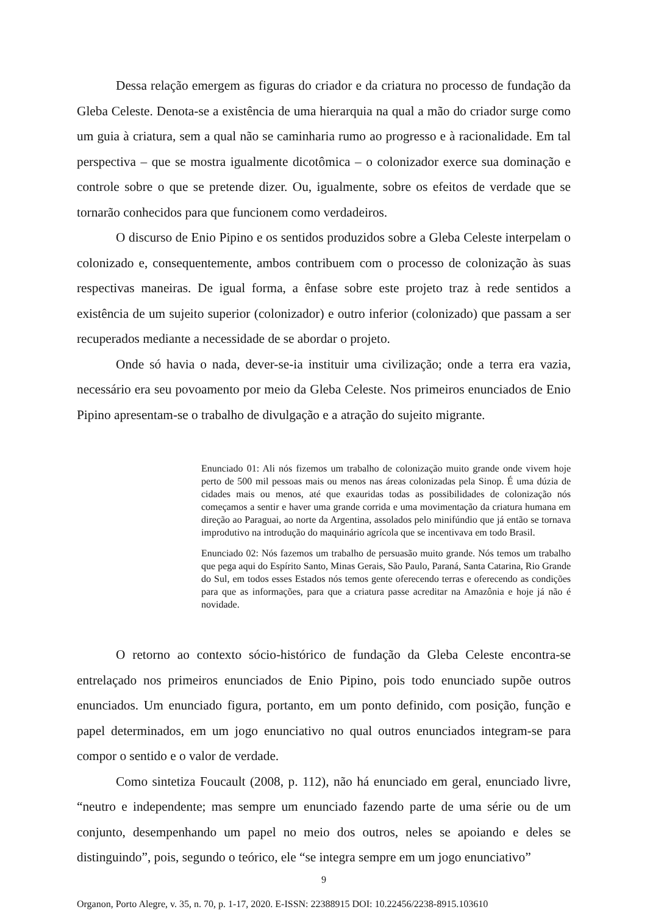Dessa relação emergem as figuras do criador e da criatura no processo de fundação da Gleba Celeste. Denota-se a existência de uma hierarquia na qual a mão do criador surge como um guia à criatura, sem a qual não se caminharia rumo ao progresso e à racionalidade. Em tal perspectiva – que se mostra igualmente dicotômica – o colonizador exerce sua dominação e controle sobre o que se pretende dizer. Ou, igualmente, sobre os efeitos de verdade que se tornarão conhecidos para que funcionem como verdadeiros.
O discurso de Enio Pipino e os sentidos produzidos sobre a Gleba Celeste interpelam o colonizado e, consequentemente, ambos contribuem com o processo de colonização às suas respectivas maneiras. De igual forma, a ênfase sobre este projeto traz à rede sentidos a existência de um sujeito superior (colonizador) e outro inferior (colonizado) que passam a ser recuperados mediante a necessidade de se abordar o projeto.
Onde só havia o nada, dever-se-ia instituir uma civilização; onde a terra era vazia, necessário era seu povoamento por meio da Gleba Celeste. Nos primeiros enunciados de Enio Pipino apresentam-se o trabalho de divulgação e a atração do sujeito migrante.
Enunciado 01: Ali nós fizemos um trabalho de colonização muito grande onde vivem hoje perto de 500 mil pessoas mais ou menos nas áreas colonizadas pela Sinop. É uma dúzia de cidades mais ou menos, até que exauridas todas as possibilidades de colonização nós começamos a sentir e haver uma grande corrida e uma movimentação da criatura humana em direção ao Paraguai, ao norte da Argentina, assolados pelo minifúndio que já então se tornava improdutivo na introdução do maquinário agrícola que se incentivava em todo Brasil.
Enunciado 02: Nós fazemos um trabalho de persuasão muito grande. Nós temos um trabalho que pega aqui do Espírito Santo, Minas Gerais, São Paulo, Paraná, Santa Catarina, Rio Grande do Sul, em todos esses Estados nós temos gente oferecendo terras e oferecendo as condições para que as informações, para que a criatura passe acreditar na Amazônia e hoje já não é novidade.
O retorno ao contexto sócio-histórico de fundação da Gleba Celeste encontra-se entrelaçado nos primeiros enunciados de Enio Pipino, pois todo enunciado supõe outros enunciados. Um enunciado figura, portanto, em um ponto definido, com posição, função e papel determinados, em um jogo enunciativo no qual outros enunciados integram-se para compor o sentido e o valor de verdade.
Como sintetiza Foucault (2008, p. 112), não há enunciado em geral, enunciado livre, “neutro e independente; mas sempre um enunciado fazendo parte de uma série ou de um conjunto, desempenhando um papel no meio dos outros, neles se apoiando e deles se distinguindo”, pois, segundo o teórico, ele “se integra sempre em um jogo enunciativo”
9
Organon, Porto Alegre, v. 35, n. 70, p. 1-17, 2020. E-ISSN: 22388915 DOI: 10.22456/2238-8915.103610